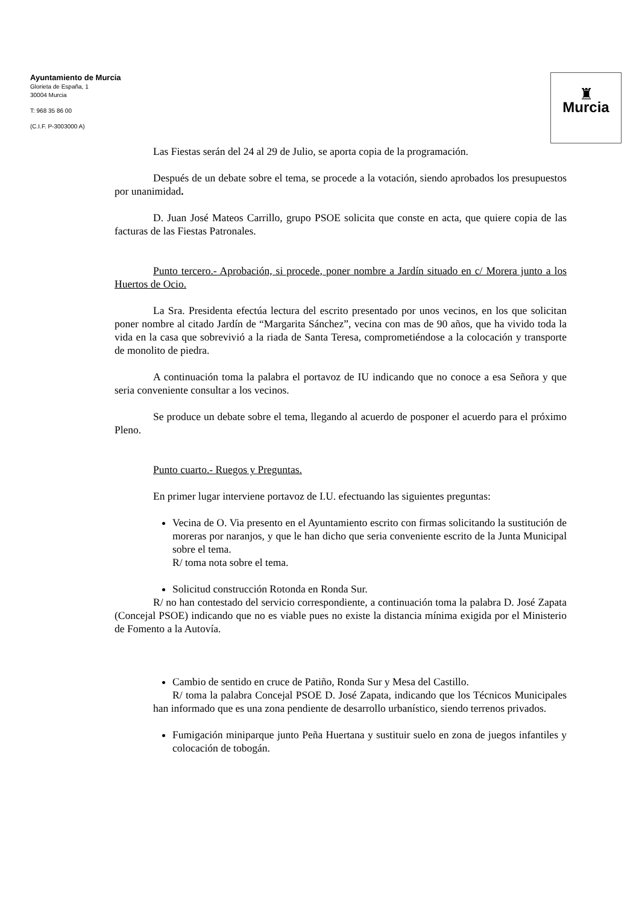Ayuntamiento de Murcia
Glorieta de España, 1
30004 Murcia
T: 968 35 86 00
(C.I.F. P-3003000 A)
♜
Murcia
Las Fiestas serán del 24 al 29 de Julio, se aporta copia de la programación.
Después de un debate sobre el tema, se procede a la votación, siendo aprobados los presupuestos por unanimidad.
D. Juan José Mateos Carrillo, grupo PSOE solicita que conste en acta, que quiere copia de las facturas de las Fiestas Patronales.
Punto tercero.- Aprobación, si procede, poner nombre a Jardín situado en c/ Morera junto a los Huertos de Ocio.
La Sra. Presidenta efectúa lectura del escrito presentado por unos vecinos, en los que solicitan poner nombre al citado Jardín de “Margarita Sánchez”, vecina con mas de 90 años, que ha vivido toda la vida en la casa que sobrevivió a la riada de Santa Teresa, comprometiéndose a la colocación y transporte de monolito de piedra.
A continuación toma la palabra el portavoz de IU indicando que no conoce a esa Señora y que seria conveniente consultar a los vecinos.
Se produce un debate sobre el tema, llegando al acuerdo de posponer el acuerdo para el próximo Pleno.
Punto cuarto.- Ruegos y Preguntas.
En primer lugar interviene portavoz de I.U. efectuando las siguientes preguntas:
Vecina de O. Via presento en el Ayuntamiento escrito con firmas solicitando la sustitución de moreras por naranjos, y que le han dicho que seria conveniente escrito de la Junta Municipal sobre el tema.
R/ toma nota sobre el tema.
Solicitud construcción Rotonda en Ronda Sur.
R/ no han contestado del servicio correspondiente, a continuación toma la palabra D. José Zapata (Concejal PSOE) indicando que no es viable pues no existe la distancia mínima exigida por el Ministerio de Fomento a la Autovía.
Cambio de sentido en cruce de Patiño, Ronda Sur y Mesa del Castillo.
R/ toma la palabra Concejal PSOE D. José Zapata, indicando que los Técnicos Municipales han informado que es una zona pendiente de desarrollo urbanístico, siendo terrenos privados.
Fumigación miniparque junto Peña Huertana y sustituir suelo en zona de juegos infantiles y colocación de tobogán.